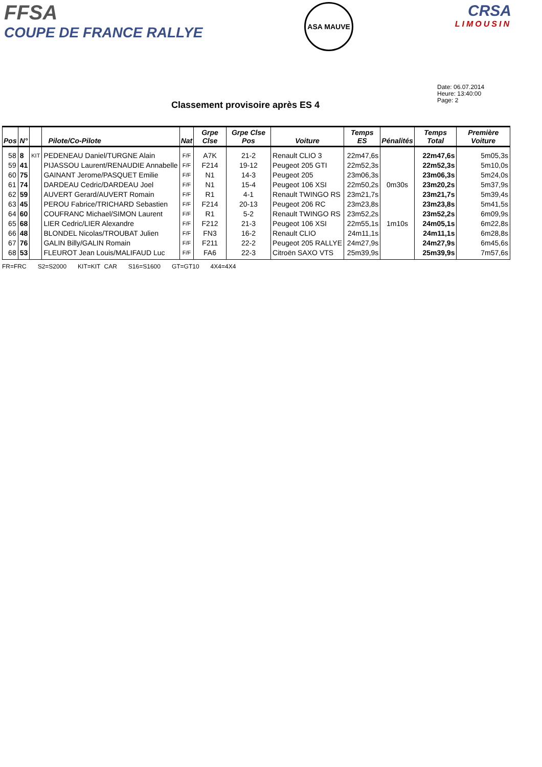FFSA
COUPE DE FRANCE RALLYE
ASA MAUVE
CRSA
LIMOUSIN
Date: 06.07.2014
Heure: 13:40:00
Page: 2
Classement provisoire après ES 4
| Pos | N° | | Pilote/Co-Pilote | Nat | Grpe Clse | Grpe Clse Pos | Voiture | Temps ES | Pénalités | Temps Total | Première Voiture |
| --- | --- | --- | --- | --- | --- | --- | --- | --- | --- | --- | --- |
| 58 | 8 | KIT | PEDENEAU Daniel/TURGNE Alain | F/F | A7K | 21-2 | Renault CLIO 3 | 22m47,6s | | 22m47,6s | 5m05,3s |
| 59 | 41 | | PIJASSOU Laurent/RENAUDIE Annabelle | F/F | F214 | 19-12 | Peugeot 205 GTI | 22m52,3s | | 22m52,3s | 5m10,0s |
| 60 | 75 | | GAINANT Jerome/PASQUET Emilie | F/F | N1 | 14-3 | Peugeot 205 | 23m06,3s | | 23m06,3s | 5m24,0s |
| 61 | 74 | | DARDEAU Cedric/DARDEAU Joel | F/F | N1 | 15-4 | Peugeot 106 XSI | 22m50,2s | 0m30s | 23m20,2s | 5m37,9s |
| 62 | 59 | | AUVERT Gerard/AUVERT Romain | F/F | R1 | 4-1 | Renault TWINGO RS | 23m21,7s | | 23m21,7s | 5m39,4s |
| 63 | 45 | | PEROU Fabrice/TRICHARD Sebastien | F/F | F214 | 20-13 | Peugeot 206 RC | 23m23,8s | | 23m23,8s | 5m41,5s |
| 64 | 60 | | COUFRANC Michael/SIMON Laurent | F/F | R1 | 5-2 | Renault TWINGO RS | 23m52,2s | | 23m52,2s | 6m09,9s |
| 65 | 68 | | LIER Cedric/LIER Alexandre | F/F | F212 | 21-3 | Peugeot 106 XSI | 22m55,1s | 1m10s | 24m05,1s | 6m22,8s |
| 66 | 48 | | BLONDEL Nicolas/TROUBAT Julien | F/F | FN3 | 16-2 | Renault CLIO | 24m11,1s | | 24m11,1s | 6m28,8s |
| 67 | 76 | | GALIN Billy/GALIN Romain | F/F | F211 | 22-2 | Peugeot 205 RALLYE | 24m27,9s | | 24m27,9s | 6m45,6s |
| 68 | 53 | | FLEUROT Jean Louis/MALIFAUD Luc | F/F | FA6 | 22-3 | Citroën SAXO VTS | 25m39,9s | | 25m39,9s | 7m57,6s |
FR=FRC S2=S2000 KIT=KIT CAR S16=S1600 GT=GT10 4X4=4X4